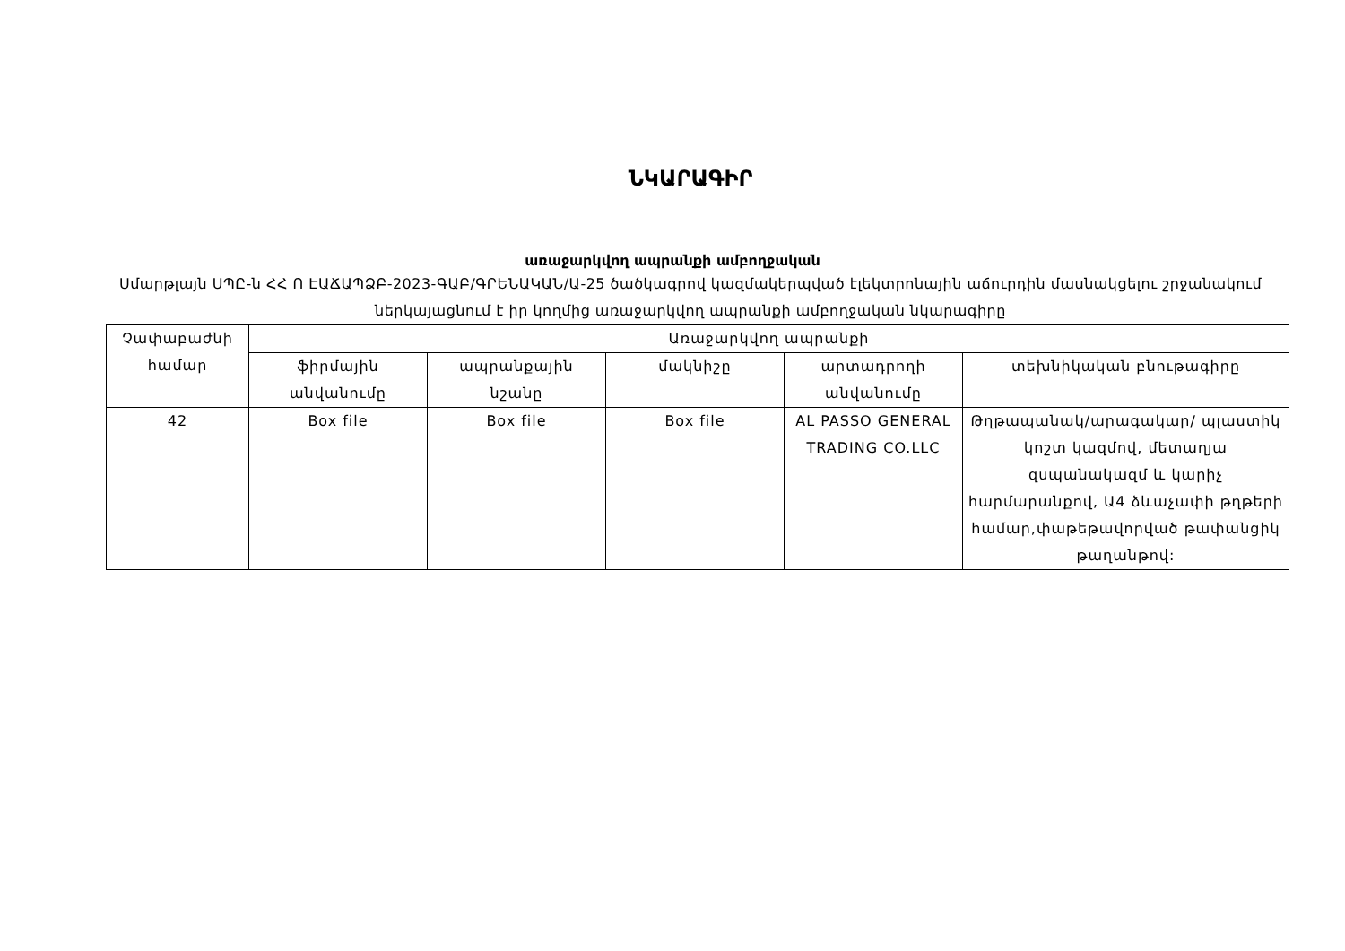ՆԿԱՐԱԳԻՐ
առաջարկվող ապրանքի ամբողջական
Սմարթլայն ՍՊԸ-ն ՀՀ Ո ԷԱՃԱՊՁԲ-2023-ԳԱԲ/ԳՐԵՆԱԿԱՆ/Ա-25 ծածկագրով կազմակերպված էլեկտրոնային աճուրդին մասնակցելու շրջանակում ներկայացնում է իր կողմից առաջարկվող ապրանքի ամբողջական նկարագիրը
| Չափաբաժնի համար | Առաջարկվող ապրանքի | | | | |
| --- | --- | --- | --- | --- | --- |
| | ֆիրմային անվանումը | ապրանքային նշանը | մակնիշը | արտադրողի անվանումը | տեխնիկական բնութագիրը |
| 42 | Box file | Box file | Box file | AL PASSO GENERAL TRADING CO.LLC | Թղթապանակ/արագակար/ պլաստիկ կոշտ կազմով, մետաղյա զսպանակազմ և կարիչ հարմարանքով, Ա4 ձևաչափի թղթերի համար,փաթեթավորված թափանցիկ թաղանթով: |